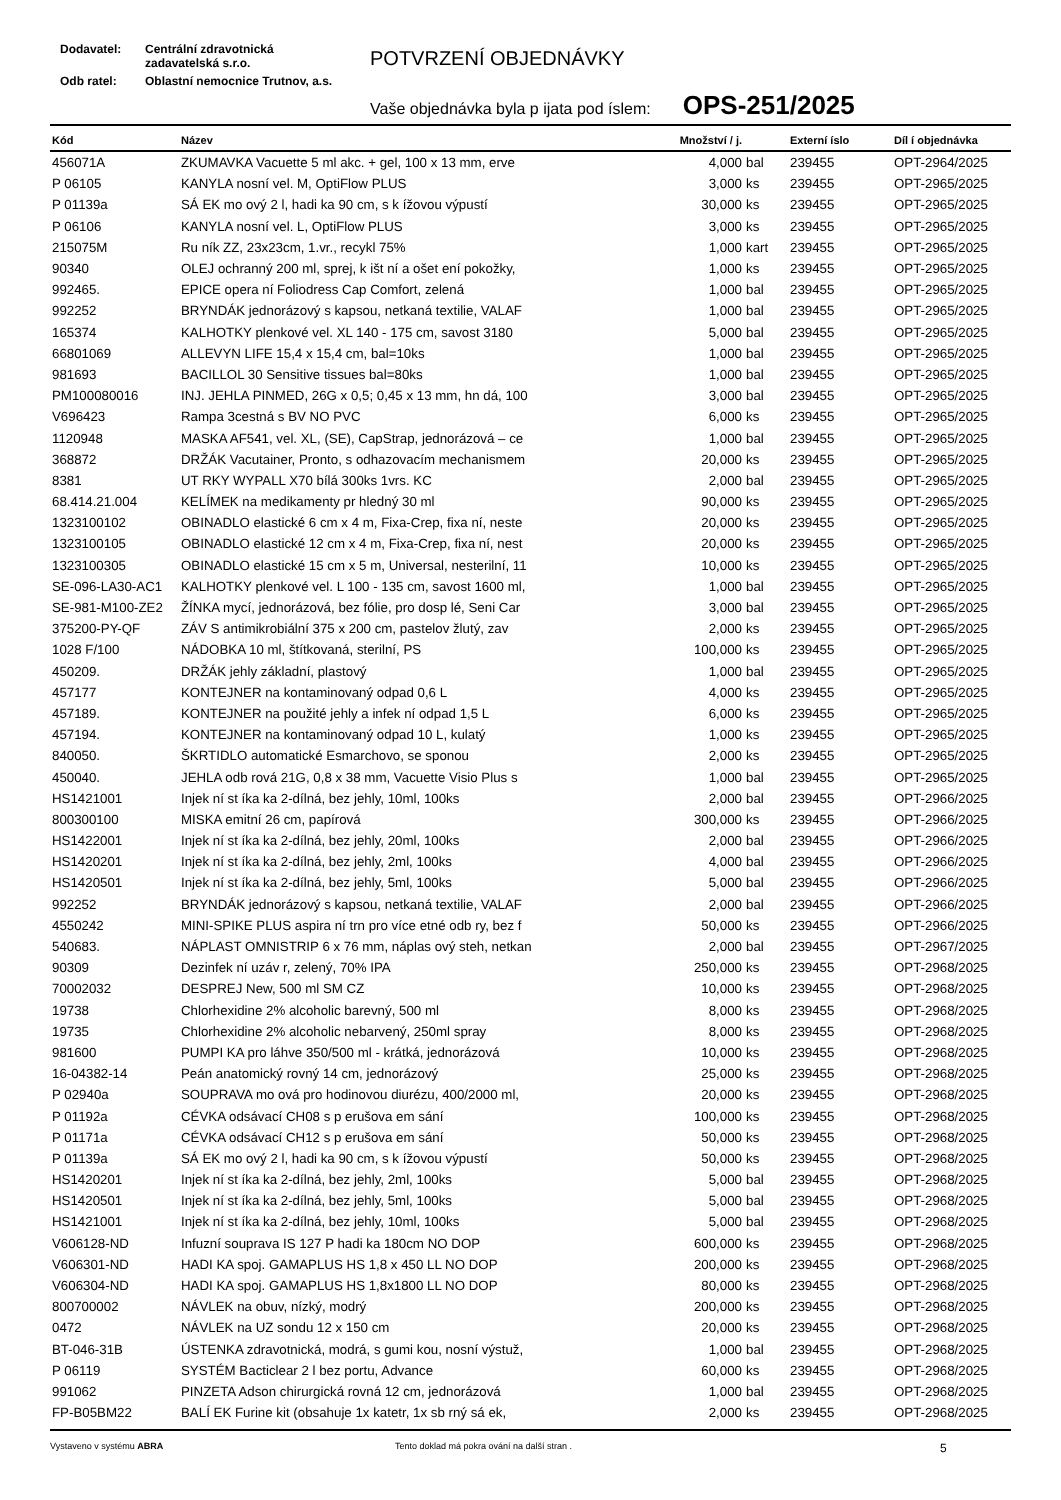Dodavatel: Centrální zdravotnická
zadavatelská s.r.o.
Odb ratel: Oblastní nemocnice Trutnov, a.s.
POTVRZENÍ OBJEDNÁVKY
Vaše objednávka byla p ijata pod íslem: OPS-251/2025
| Kód | Název | Množství / j. | | Externí íslo | Díl í objednávka |
| --- | --- | --- | --- | --- | --- |
| 456071A | ZKUMAVKA Vacuette 5 ml akc. + gel, 100 x 13 mm, erve | 4,000 | bal | 239455 | OPT-2964/2025 |
| P 06105 | KANYLA nosní vel. M, OptiFlow PLUS | 3,000 | ks | 239455 | OPT-2965/2025 |
| P 01139a | SÁ EK mo ový 2 l, hadi ka 90 cm, s k ížovou výpustí | 30,000 | ks | 239455 | OPT-2965/2025 |
| P 06106 | KANYLA nosní vel. L, OptiFlow PLUS | 3,000 | ks | 239455 | OPT-2965/2025 |
| 215075M | Ru ník ZZ, 23x23cm, 1.vr., recykl 75% | 1,000 | kart | 239455 | OPT-2965/2025 |
| 90340 | OLEJ ochranný 200 ml, sprej, k išt ní a ošet ení pokožky, | 1,000 | ks | 239455 | OPT-2965/2025 |
| 992465. | EPICE opera ní Foliodress Cap Comfort, zelená | 1,000 | bal | 239455 | OPT-2965/2025 |
| 992252 | BRYNDÁK jednorázový s kapsou, netkaná textilie, VALAF | 1,000 | bal | 239455 | OPT-2965/2025 |
| 165374 | KALHOTKY plenkové vel. XL 140 - 175 cm, savost 3180 | 5,000 | bal | 239455 | OPT-2965/2025 |
| 66801069 | ALLEVYN LIFE 15,4 x 15,4 cm, bal=10ks | 1,000 | bal | 239455 | OPT-2965/2025 |
| 981693 | BACILLOL 30 Sensitive tissues bal=80ks | 1,000 | bal | 239455 | OPT-2965/2025 |
| PM100080016 | INJ. JEHLA PINMED, 26G x 0,5; 0,45 x 13 mm, hn dá, 100 | 3,000 | bal | 239455 | OPT-2965/2025 |
| V696423 | Rampa 3cestná s BV NO PVC | 6,000 | ks | 239455 | OPT-2965/2025 |
| 1120948 | MASKA AF541, vel. XL, (SE), CapStrap, jednorázová – ce | 1,000 | bal | 239455 | OPT-2965/2025 |
| 368872 | DRŽÁK Vacutainer, Pronto, s odhazovacím mechanismem | 20,000 | ks | 239455 | OPT-2965/2025 |
| 8381 | UT RKY WYPALL X70 bílá 300ks 1vrs. KC | 2,000 | bal | 239455 | OPT-2965/2025 |
| 68.414.21.004 | KELÍMEK na medikamenty pr hledný 30 ml | 90,000 | ks | 239455 | OPT-2965/2025 |
| 1323100102 | OBINADLO elastické 6 cm x 4 m, Fixa-Crep, fixa ní, neste | 20,000 | ks | 239455 | OPT-2965/2025 |
| 1323100105 | OBINADLO elastické 12 cm x 4 m, Fixa-Crep, fixa ní, nest | 20,000 | ks | 239455 | OPT-2965/2025 |
| 1323100305 | OBINADLO elastické 15 cm x 5 m, Universal, nesterilní, 11 | 10,000 | ks | 239455 | OPT-2965/2025 |
| SE-096-LA30-AC1 | KALHOTKY plenkové vel. L 100 - 135 cm, savost 1600 ml, | 1,000 | bal | 239455 | OPT-2965/2025 |
| SE-981-M100-ZE2 | ŽÍNKA mycí, jednorázová, bez fólie, pro dosp lé, Seni Car | 3,000 | bal | 239455 | OPT-2965/2025 |
| 375200-PY-QF | ZÁV S antimikrobiální 375 x 200 cm, pastelov žlutý, zav | 2,000 | ks | 239455 | OPT-2965/2025 |
| 1028 F/100 | NÁDOBKA 10 ml, štítkovaná, sterilní, PS | 100,000 | ks | 239455 | OPT-2965/2025 |
| 450209. | DRŽÁK jehly základní, plastový | 1,000 | bal | 239455 | OPT-2965/2025 |
| 457177 | KONTEJNER na kontaminovaný odpad 0,6 L | 4,000 | ks | 239455 | OPT-2965/2025 |
| 457189. | KONTEJNER na použité jehly a infek ní odpad 1,5 L | 6,000 | ks | 239455 | OPT-2965/2025 |
| 457194. | KONTEJNER na kontaminovaný odpad 10 L, kulatý | 1,000 | ks | 239455 | OPT-2965/2025 |
| 840050. | ŠKRTIDLO automatické Esmarchovo, se sponou | 2,000 | ks | 239455 | OPT-2965/2025 |
| 450040. | JEHLA odb rová 21G, 0,8 x 38 mm, Vacuette Visio Plus s | 1,000 | bal | 239455 | OPT-2965/2025 |
| HS1421001 | Injek ní st íka ka 2-dílná, bez jehly, 10ml, 100ks | 2,000 | bal | 239455 | OPT-2966/2025 |
| 800300100 | MISKA emitní 26 cm, papírová | 300,000 | ks | 239455 | OPT-2966/2025 |
| HS1422001 | Injek ní st íka ka 2-dílná, bez jehly, 20ml, 100ks | 2,000 | bal | 239455 | OPT-2966/2025 |
| HS1420201 | Injek ní st íka ka 2-dílná, bez jehly, 2ml, 100ks | 4,000 | bal | 239455 | OPT-2966/2025 |
| HS1420501 | Injek ní st íka ka 2-dílná, bez jehly, 5ml, 100ks | 5,000 | bal | 239455 | OPT-2966/2025 |
| 992252 | BRYNDÁK jednorázový s kapsou, netkaná textilie, VALAF | 2,000 | bal | 239455 | OPT-2966/2025 |
| 4550242 | MINI-SPIKE PLUS aspira ní trn pro více etné odb ry, bez f | 50,000 | ks | 239455 | OPT-2966/2025 |
| 540683. | NÁPLAST OMNISTRIP 6 x 76 mm, náplas ový steh, netkan | 2,000 | bal | 239455 | OPT-2967/2025 |
| 90309 | Dezinfek ní uzáv r, zelený, 70% IPA | 250,000 | ks | 239455 | OPT-2968/2025 |
| 70002032 | DESPREJ New, 500 ml SM CZ | 10,000 | ks | 239455 | OPT-2968/2025 |
| 19738 | Chlorhexidine 2% alcoholic barevný, 500 ml | 8,000 | ks | 239455 | OPT-2968/2025 |
| 19735 | Chlorhexidine 2% alcoholic nebarvený, 250ml spray | 8,000 | ks | 239455 | OPT-2968/2025 |
| 981600 | PUMPI KA pro láhve 350/500 ml - krátká, jednorázová | 10,000 | ks | 239455 | OPT-2968/2025 |
| 16-04382-14 | Peán anatomický rovný 14 cm, jednorázový | 25,000 | ks | 239455 | OPT-2968/2025 |
| P 02940a | SOUPRAVA mo ová pro hodinovou diurézu, 400/2000 ml, | 20,000 | ks | 239455 | OPT-2968/2025 |
| P 01192a | CÉVKA odsávací CH08 s p erušova em sání | 100,000 | ks | 239455 | OPT-2968/2025 |
| P 01171a | CÉVKA odsávací CH12 s p erušova em sání | 50,000 | ks | 239455 | OPT-2968/2025 |
| P 01139a | SÁ EK mo ový 2 l, hadi ka 90 cm, s k ížovou výpustí | 50,000 | ks | 239455 | OPT-2968/2025 |
| HS1420201 | Injek ní st íka ka 2-dílná, bez jehly, 2ml, 100ks | 5,000 | bal | 239455 | OPT-2968/2025 |
| HS1420501 | Injek ní st íka ka 2-dílná, bez jehly, 5ml, 100ks | 5,000 | bal | 239455 | OPT-2968/2025 |
| HS1421001 | Injek ní st íka ka 2-dílná, bez jehly, 10ml, 100ks | 5,000 | bal | 239455 | OPT-2968/2025 |
| V606128-ND | Infuzní souprava IS 127 P hadi ka 180cm NO DOP | 600,000 | ks | 239455 | OPT-2968/2025 |
| V606301-ND | HADI KA spoj. GAMAPLUS HS 1,8 x 450 LL NO DOP | 200,000 | ks | 239455 | OPT-2968/2025 |
| V606304-ND | HADI KA spoj. GAMAPLUS HS 1,8x1800 LL NO DOP | 80,000 | ks | 239455 | OPT-2968/2025 |
| 800700002 | NÁVLEK na obuv, nízký, modrý | 200,000 | ks | 239455 | OPT-2968/2025 |
| 0472 | NÁVLEK na UZ sondu 12 x 150 cm | 20,000 | ks | 239455 | OPT-2968/2025 |
| BT-046-31B | ÚSTENKA zdravotnická, modrá, s gumi kou, nosní výstuž, | 1,000 | bal | 239455 | OPT-2968/2025 |
| P 06119 | SYSTÉM Bacticlear 2 l bez portu, Advance | 60,000 | ks | 239455 | OPT-2968/2025 |
| 991062 | PINZETA Adson chirurgická rovná 12 cm, jednorázová | 1,000 | bal | 239455 | OPT-2968/2025 |
| FP-B05BM22 | BALÍ EK Furine kit (obsahuje 1x katetr, 1x sb rný sá ek, | 2,000 | ks | 239455 | OPT-2968/2025 |
Vystaveno v systému ABRA Tento doklad má pokra ování na další stran .
5